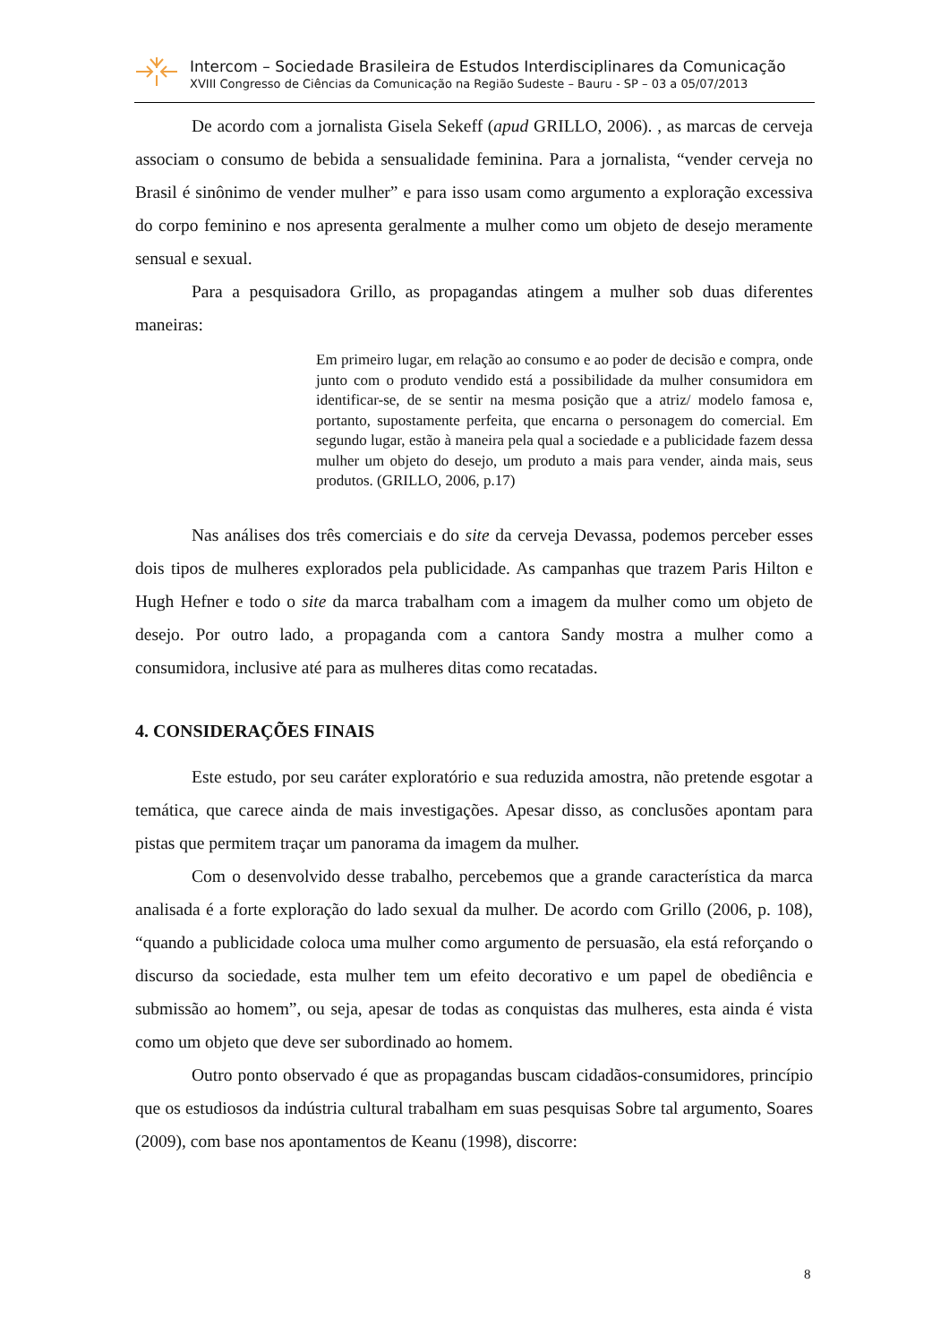Intercom – Sociedade Brasileira de Estudos Interdisciplinares da Comunicação
XVIII Congresso de Ciências da Comunicação na Região Sudeste – Bauru - SP – 03 a 05/07/2013
De acordo com a jornalista Gisela Sekeff (apud GRILLO, 2006). , as marcas de cerveja associam o consumo de bebida a sensualidade feminina. Para a jornalista, “vender cerveja no Brasil é sinônimo de vender mulher” e para isso usam como argumento a exploração excessiva do corpo feminino e nos apresenta geralmente a mulher como um objeto de desejo meramente sensual e sexual.
Para a pesquisadora Grillo, as propagandas atingem a mulher sob duas diferentes maneiras:
Em primeiro lugar, em relação ao consumo e ao poder de decisão e compra, onde junto com o produto vendido está a possibilidade da mulher consumidora em identificar-se, de se sentir na mesma posição que a atriz/ modelo famosa e, portanto, supostamente perfeita, que encarna o personagem do comercial. Em segundo lugar, estão à maneira pela qual a sociedade e a publicidade fazem dessa mulher um objeto do desejo, um produto a mais para vender, ainda mais, seus produtos. (GRILLO, 2006, p.17)
Nas análises dos três comerciais e do site da cerveja Devassa, podemos perceber esses dois tipos de mulheres explorados pela publicidade. As campanhas que trazem Paris Hilton e Hugh Hefner e todo o site da marca trabalham com a imagem da mulher como um objeto de desejo. Por outro lado, a propaganda com a cantora Sandy mostra a mulher como a consumidora, inclusive até para as mulheres ditas como recatadas.
4. CONSIDERAÇÕES FINAIS
Este estudo, por seu caráter exploratório e sua reduzida amostra, não pretende esgotar a temática, que carece ainda de mais investigações. Apesar disso, as conclusões apontam para pistas que permitem traçar um panorama da imagem da mulher.
Com o desenvolvido desse trabalho, percebemos que a grande característica da marca analisada é a forte exploração do lado sexual da mulher. De acordo com Grillo (2006, p. 108), “quando a publicidade coloca uma mulher como argumento de persuasão, ela está reforçando o discurso da sociedade, esta mulher tem um efeito decorativo e um papel de obediência e submissão ao homem”, ou seja, apesar de todas as conquistas das mulheres, esta ainda é vista como um objeto que deve ser subordinado ao homem.
Outro ponto observado é que as propagandas buscam cidadãos-consumidores, princípio que os estudiosos da indústria cultural trabalham em suas pesquisas Sobre tal argumento, Soares (2009), com base nos apontamentos de Keanu (1998), discorre:
8